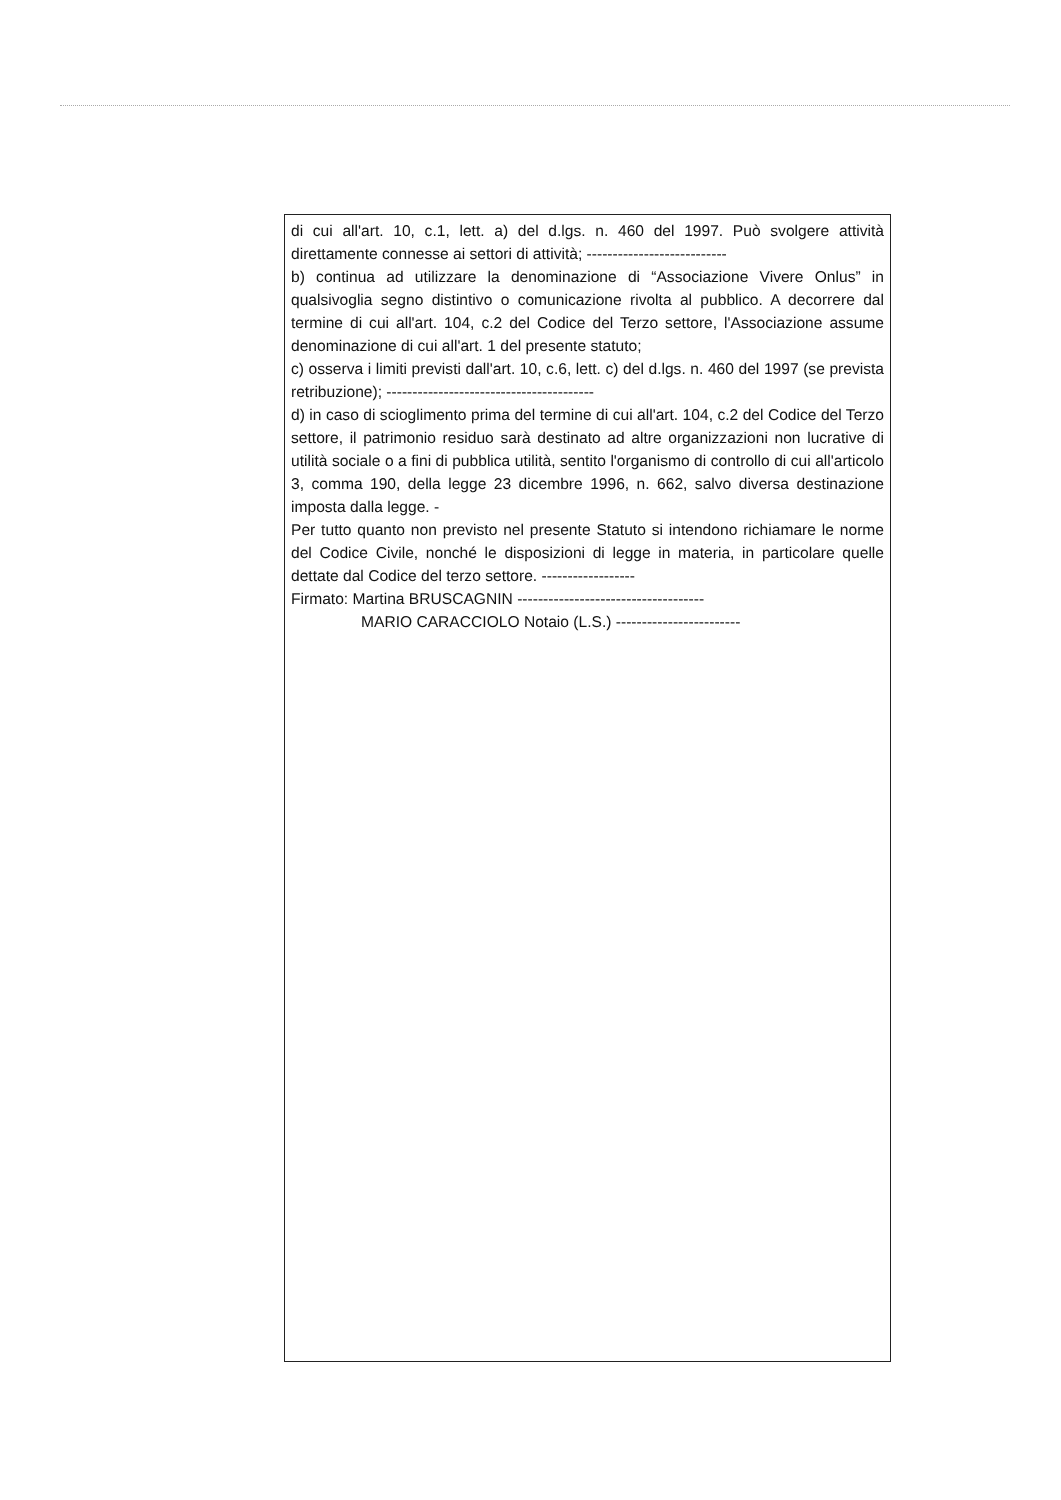di cui all'art. 10, c.1, lett. a) del d.lgs. n. 460 del 1997. Può svolgere attività direttamente connesse ai settori di attività; ---------------------------
b) continua ad utilizzare la denominazione di “Associazione Vivere Onlus” in qualsivoglia segno distintivo o comunicazione rivolta al pubblico. A decorrere dal termine di cui all'art. 104, c.2 del Codice del Terzo settore, l'Associazione assume denominazione di cui all'art. 1 del presente statuto;
c) osserva i limiti previsti dall'art. 10, c.6, lett. c) del d.lgs. n. 460 del 1997 (se prevista retribuzione); ----------------------------------------
d) in caso di scioglimento prima del termine di cui all'art. 104, c.2 del Codice del Terzo settore, il patrimonio residuo sarà destinato ad altre organizzazioni non lucrative di utilità sociale o a fini di pubblica utilità, sentito l'organismo di controllo di cui all'articolo 3, comma 190, della legge 23 dicembre 1996, n. 662, salvo diversa destinazione imposta dalla legge. -
Per tutto quanto non previsto nel presente Statuto si intendono richiamare le norme del Codice Civile, nonché le disposizioni di legge in materia, in particolare quelle dettate dal Codice del terzo settore. ------------------
Firmato: Martina BRUSCAGNIN ------------------------------------
MARIO CARACCIOLO Notaio (L.S.) ------------------------